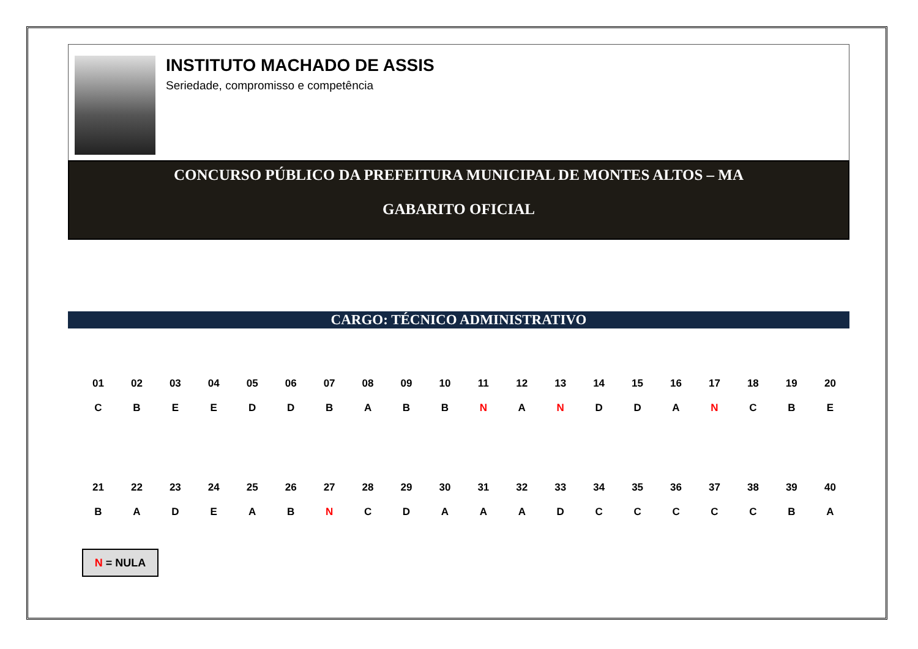INSTITUTO MACHADO DE ASSIS
Seriedade, compromisso e competência
CONCURSO PÚBLICO DA PREFEITURA MUNICIPAL DE MONTES ALTOS – MA
GABARITO OFICIAL
CARGO: TÉCNICO ADMINISTRATIVO
| 01 | 02 | 03 | 04 | 05 | 06 | 07 | 08 | 09 | 10 | 11 | 12 | 13 | 14 | 15 | 16 | 17 | 18 | 19 | 20 |
| C | B | E | E | D | D | B | A | B | B | N | A | N | D | D | A | N | C | B | E |
| 21 | 22 | 23 | 24 | 25 | 26 | 27 | 28 | 29 | 30 | 31 | 32 | 33 | 34 | 35 | 36 | 37 | 38 | 39 | 40 |
| B | A | D | E | A | B | N | C | D | A | A | A | D | C | C | C | C | C | B | A |
N = NULA